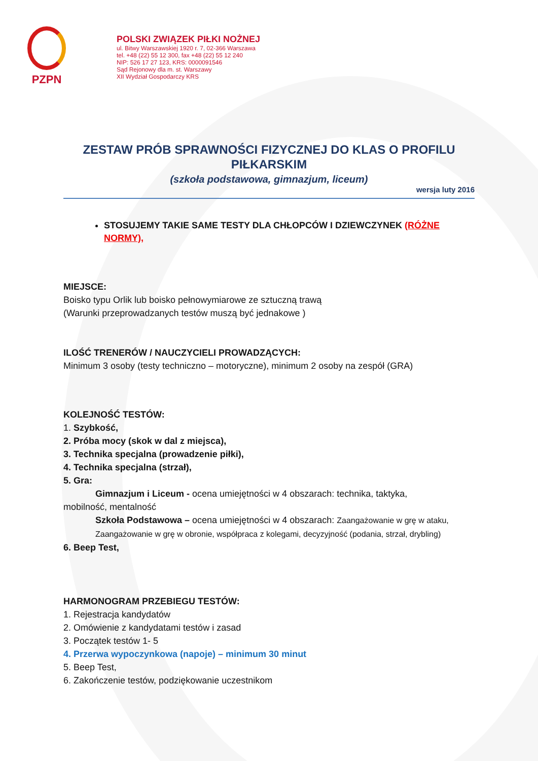PZPN
POLSKI ZWIĄZEK PIŁKI NOŻNEJ
ul. Bitwy Warszawskiej 1920 r. 7, 02-366 Warszawa
tel. +48 (22) 55 12 300, fax +48 (22) 55 12 240
NIP: 526 17 27 123, KRS: 0000091546
Sąd Rejonowy dla m. st. Warszawy
XII Wydział Gospodarczy KRS
ZESTAW PRÓB SPRAWNOŚCI FIZYCZNEJ DO KLAS O PROFILU PIŁKARSKIM
(szkoła podstawowa, gimnazjum, liceum)
wersja luty 2016
STOSUJEMY TAKIE SAME TESTY DLA CHŁOPCÓW I DZIEWCZYNEK (RÓŻNE NORMY),
MIEJSCE:
Boisko typu Orlik lub boisko pełnowymiarowe ze sztuczną trawą
(Warunki przeprowadzanych testów muszą być jednakowe )
ILOŚĆ TRENERÓW / NAUCZYCIELI PROWADZĄCYCH:
Minimum 3 osoby (testy techniczno – motoryczne), minimum 2 osoby na zespół (GRA)
KOLEJNOŚĆ TESTÓW:
1. Szybkość,
2. Próba mocy (skok w dal z miejsca),
3. Technika specjalna (prowadzenie piłki),
4. Technika specjalna (strzał),
5. Gra:
Gimnazjum i Liceum - ocena umiejętności w 4 obszarach: technika, taktyka,
mobilność, mentalność
Szkoła Podstawowa – ocena umiejętności w 4 obszarach: Zaangażowanie w grę w ataku, Zaangażowanie w grę w obronie, współpraca z kolegami, decyzyjność (podania, strzał, drybling)
6. Beep Test,
HARMONOGRAM PRZEBIEGU TESTÓW:
1. Rejestracja kandydatów
2. Omówienie z kandydatami testów i zasad
3. Początek testów 1- 5
4. Przerwa wypoczynkowa (napoje) – minimum 30 minut
5. Beep Test,
6. Zakończenie testów, podziękowanie uczestnikom